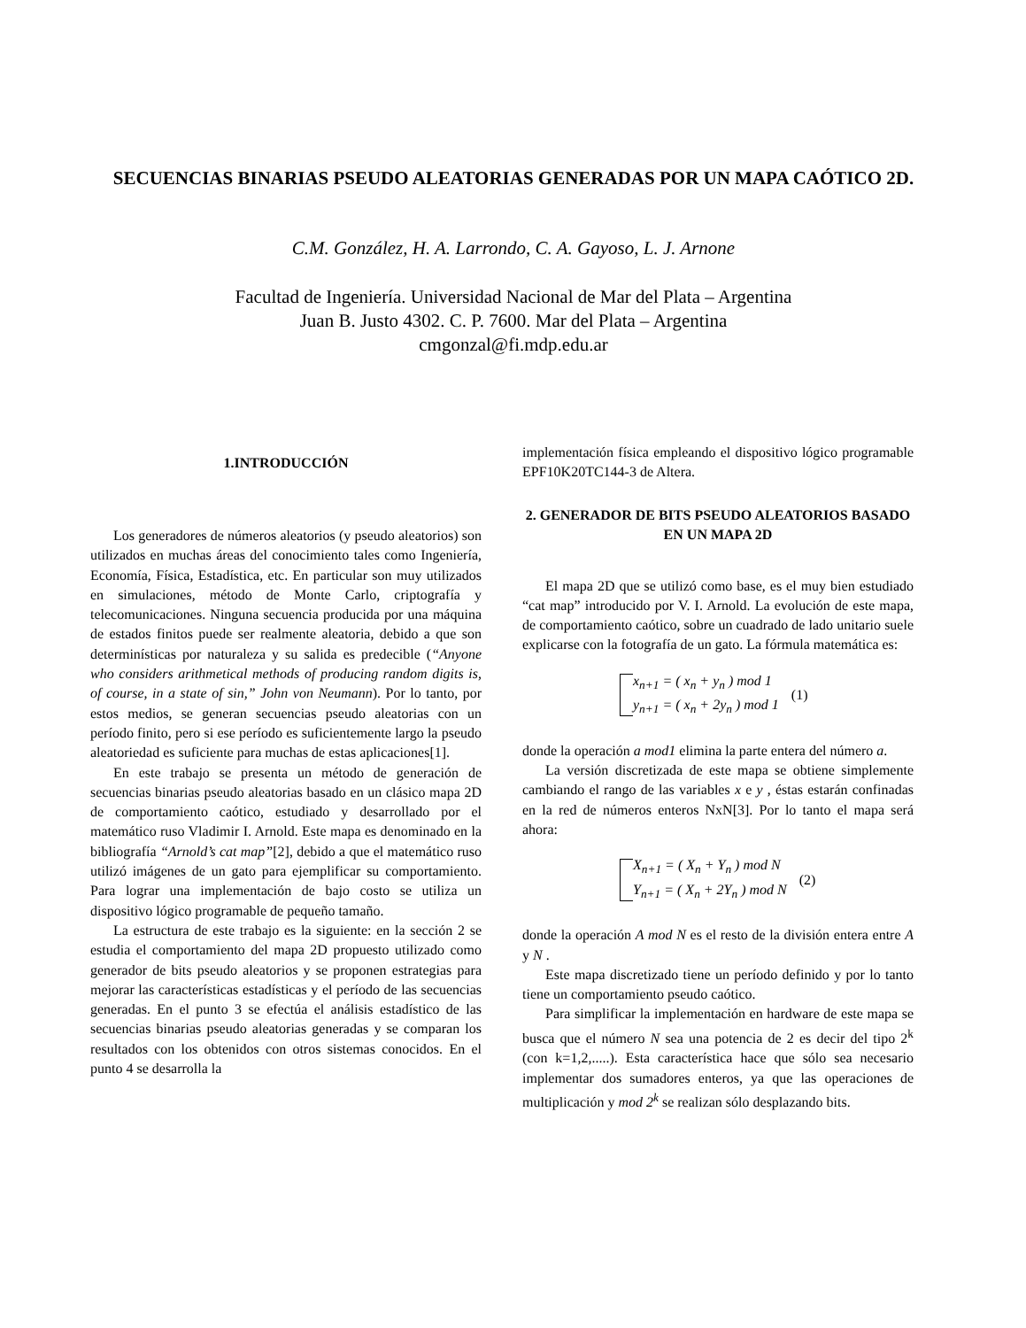SECUENCIAS BINARIAS PSEUDO ALEATORIAS GENERADAS POR UN MAPA CAÓTICO 2D.
C.M. González, H. A. Larrondo, C. A. Gayoso, L. J. Arnone
Facultad de Ingeniería. Universidad Nacional de Mar del Plata – Argentina
Juan B. Justo 4302. C. P. 7600. Mar del Plata – Argentina
cmgonzal@fi.mdp.edu.ar
1.INTRODUCCIÓN
Los generadores de números aleatorios (y pseudo aleatorios) son utilizados en muchas áreas del conocimiento tales como Ingeniería, Economía, Física, Estadística, etc. En particular son muy utilizados en simulaciones, método de Monte Carlo, criptografía y telecomunicaciones. Ninguna secuencia producida por una máquina de estados finitos puede ser realmente aleatoria, debido a que son determinísticas por naturaleza y su salida es predecible (“Anyone who considers arithmetical methods of producing random digits is, of course, in a state of sin,” John von Neumann). Por lo tanto, por estos medios, se generan secuencias pseudo aleatorias con un período finito, pero si ese período es suficientemente largo la pseudo aleatoriedad es suficiente para muchas de estas aplicaciones[1].
En este trabajo se presenta un método de generación de secuencias binarias pseudo aleatorias basado en un clásico mapa 2D de comportamiento caótico, estudiado y desarrollado por el matemático ruso Vladimir I. Arnold. Este mapa es denominado en la bibliografía “Arnold’s cat map”[2], debido a que el matemático ruso utilizó imágenes de un gato para ejemplificar su comportamiento. Para lograr una implementación de bajo costo se utiliza un dispositivo lógico programable de pequeño tamaño.
La estructura de este trabajo es la siguiente: en la sección 2 se estudia el comportamiento del mapa 2D propuesto utilizado como generador de bits pseudo aleatorios y se proponen estrategias para mejorar las características estadísticas y el período de las secuencias generadas. En el punto 3 se efectúa el análisis estadístico de las secuencias binarias pseudo aleatorias generadas y se comparan los resultados con los obtenidos con otros sistemas conocidos. En el punto 4 se desarrolla la
implementación física empleando el dispositivo lógico programable EPF10K20TC144-3 de Altera.
2. GENERADOR DE BITS PSEUDO ALEATORIOS BASADO EN UN MAPA 2D
El mapa 2D que se utilizó como base, es el muy bien estudiado “cat map” introducido por V. I. Arnold. La evolución de este mapa, de comportamiento caótico, sobre un cuadrado de lado unitario suele explicarse con la fotografía de un gato. La fórmula matemática es:
x<sub>n+1</sub> = ( x<sub>n</sub> + y<sub>n</sub> ) mod 1
y<sub>n+1</sub> = ( x<sub>n</sub> + 2y<sub>n</sub> ) mod 1
(1)
donde la operación a mod1 elimina la parte entera del número a.
La versión discretizada de este mapa se obtiene simplemente cambiando el rango de las variables x e y , éstas estarán confinadas en la red de números enteros NxN[3]. Por lo tanto el mapa será ahora:
X<sub>n+1</sub> = ( X<sub>n</sub> + Y<sub>n</sub> ) mod N
Y<sub>n+1</sub> = ( X<sub>n</sub> + 2Y<sub>n</sub> ) mod N
(2)
donde la operación A mod N es el resto de la división entera entre A y N .
Este mapa discretizado tiene un período definido y por lo tanto tiene un comportamiento pseudo caótico.
Para simplificar la implementación en hardware de este mapa se busca que el número N sea una potencia de 2 es decir del tipo 2<sup>k</sup> (con k=1,2,.....). Esta característica hace que sólo sea necesario implementar dos sumadores enteros, ya que las operaciones de multiplicación y mod 2<sup>k</sup> se realizan sólo desplazando bits.